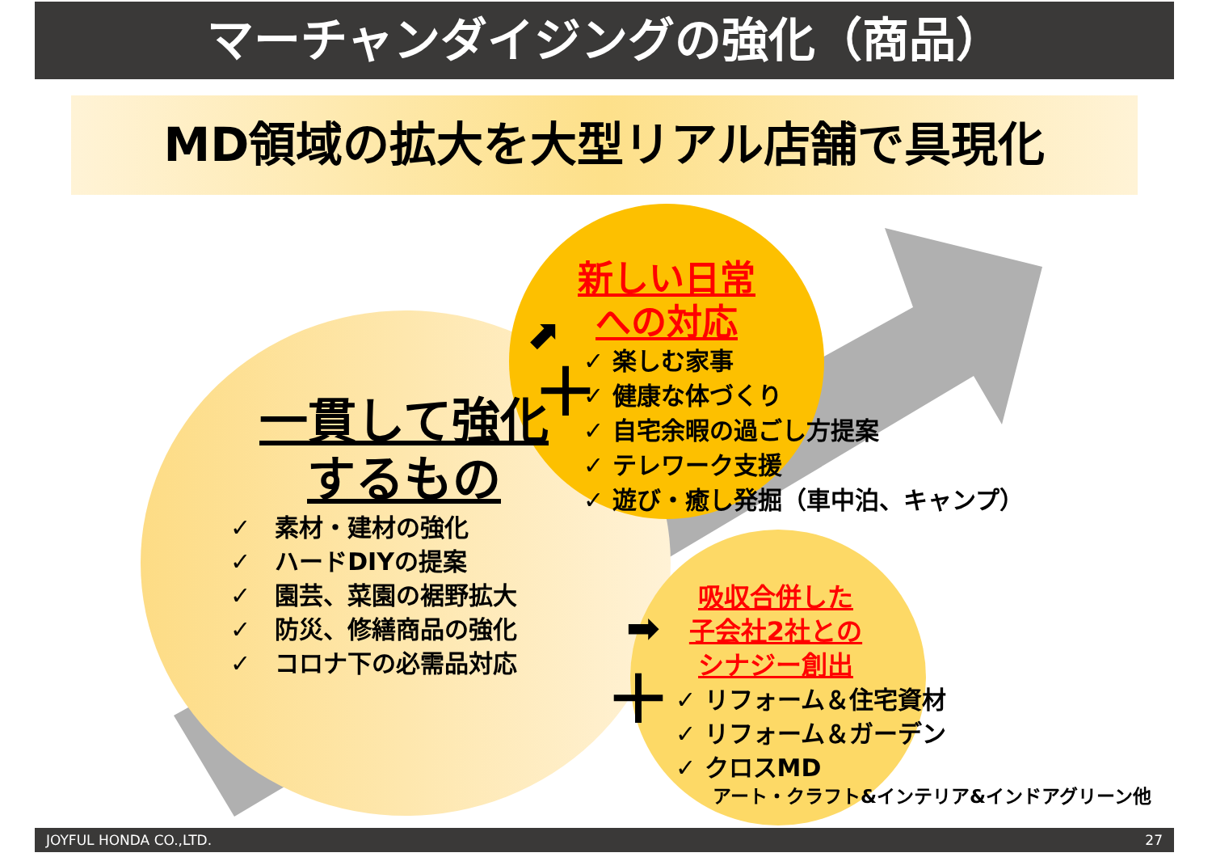マーチャンダイジングの強化（商品）
MD領域の拡大を大型リアル店舗で具現化
一貫して強化
するもの
✓　素材・建材の強化
✓　ハードDIYの提案
✓　園芸、菜園の裾野拡大
✓　防災、修繕商品の強化
✓　コロナ下の必需品対応
新しい日常
への対応
✓ 楽しむ家事
✓ 健康な体づくり
✓ 自宅余暇の過ごし方提案
✓ テレワーク支援
✓ 遊び・癒し発掘（車中泊、キャンプ）
＋
⬈
吸収合併した
子会社2社との
シナジー創出
➡
＋
✓ リフォーム＆住宅資材
✓ リフォーム＆ガーデン
✓ クロスMD
アート・クラフト&インテリア&インドアグリーン他
JOYFUL HONDA CO.,LTD. 27